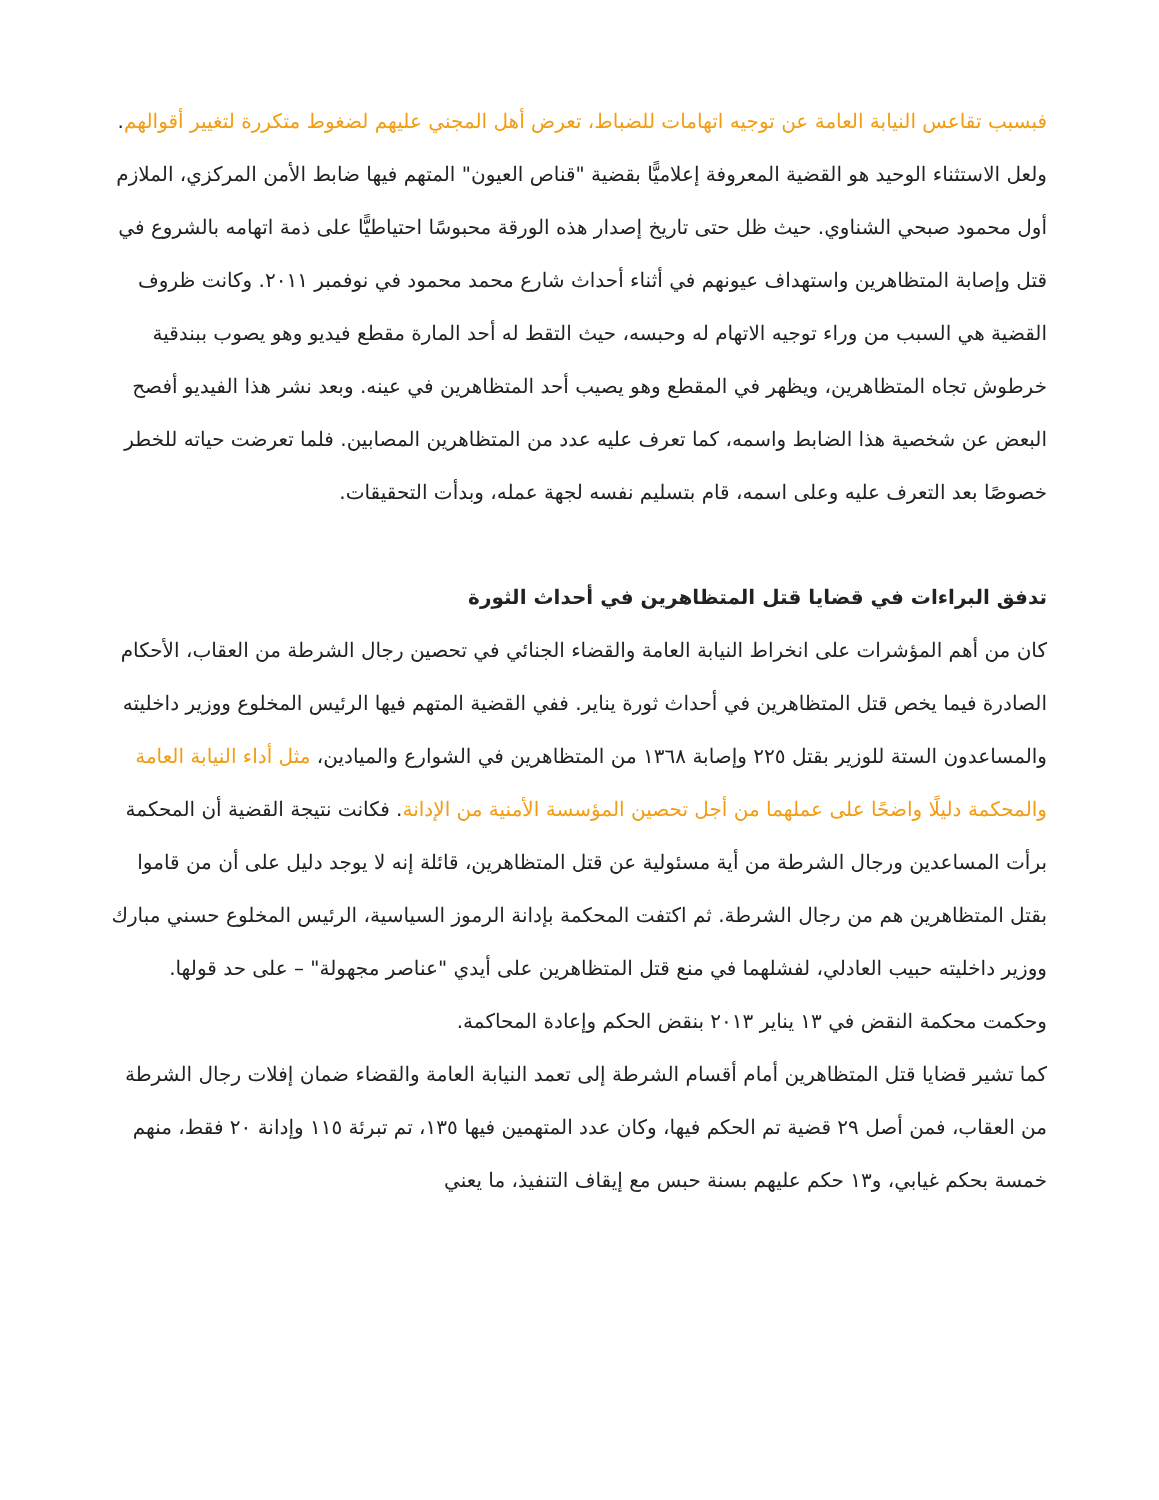فبسبب تقاعس النيابة العامة عن توجيه اتهامات للضباط، تعرض أهل المجني عليهم لضغوط متكررة لتغيير أقوالهم.
ولعل الاستثناء الوحيد هو القضية المعروفة إعلاميًّا بقضية "قناص العيون" المتهم فيها ضابط الأمن المركزي، الملازم أول محمود صبحي الشناوي. حيث ظل حتى تاريخ إصدار هذه الورقة محبوسًا احتياطيًّا على ذمة اتهامه بالشروع في قتل وإصابة المتظاهرين واستهداف عيونهم في أثناء أحداث شارع محمد محمود في نوفمبر ٢٠١١. وكانت ظروف القضية هي السبب من وراء توجيه الاتهام له وحبسه، حيث التقط له أحد المارة مقطع فيديو وهو يصوب ببندقية خرطوش تجاه المتظاهرين، ويظهر في المقطع وهو يصيب أحد المتظاهرين في عينه. وبعد نشر هذا الفيديو أفصح البعض عن شخصية هذا الضابط واسمه، كما تعرف عليه عدد من المتظاهرين المصابين. فلما تعرضت حياته للخطر خصوصًا بعد التعرف عليه وعلى اسمه، قام بتسليم نفسه لجهة عمله، وبدأت التحقيقات.
تدفق البراءات في قضايا قتل المتظاهرين في أحداث الثورة
كان من أهم المؤشرات على انخراط النيابة العامة والقضاء الجنائي في تحصين رجال الشرطة من العقاب، الأحكام الصادرة فيما يخص قتل المتظاهرين في أحداث ثورة يناير. ففي القضية المتهم فيها الرئيس المخلوع ووزير داخليته والمساعدون الستة للوزير بقتل ٢٢٥ وإصابة ١٣٦٨ من المتظاهرين في الشوارع والميادين، مثل أداء النيابة العامة والمحكمة دليلًا واضحًا على عملهما من أجل تحصين المؤسسة الأمنية من الإدانة. فكانت نتيجة القضية أن المحكمة برأت المساعدين ورجال الشرطة من أية مسئولية عن قتل المتظاهرين، قائلة إنه لا يوجد دليل على أن من قاموا بقتل المتظاهرين هم من رجال الشرطة. ثم اكتفت المحكمة بإدانة الرموز السياسية، الرئيس المخلوع حسني مبارك ووزير داخليته حبيب العادلي، لفشلهما في منع قتل المتظاهرين على أيدي "عناصر مجهولة" – على حد قولها. وحكمت محكمة النقض في ١٣ يناير ٢٠١٣ بنقض الحكم وإعادة المحاكمة.
كما تشير قضايا قتل المتظاهرين أمام أقسام الشرطة إلى تعمد النيابة العامة والقضاء ضمان إفلات رجال الشرطة من العقاب، فمن أصل ٢٩ قضية تم الحكم فيها، وكان عدد المتهمين فيها ١٣٥، تم تبرئة ١١٥ وإدانة ٢٠ فقط، منهم خمسة بحكم غيابي، و١٣ حكم عليهم بسنة حبس مع إيقاف التنفيذ، ما يعني